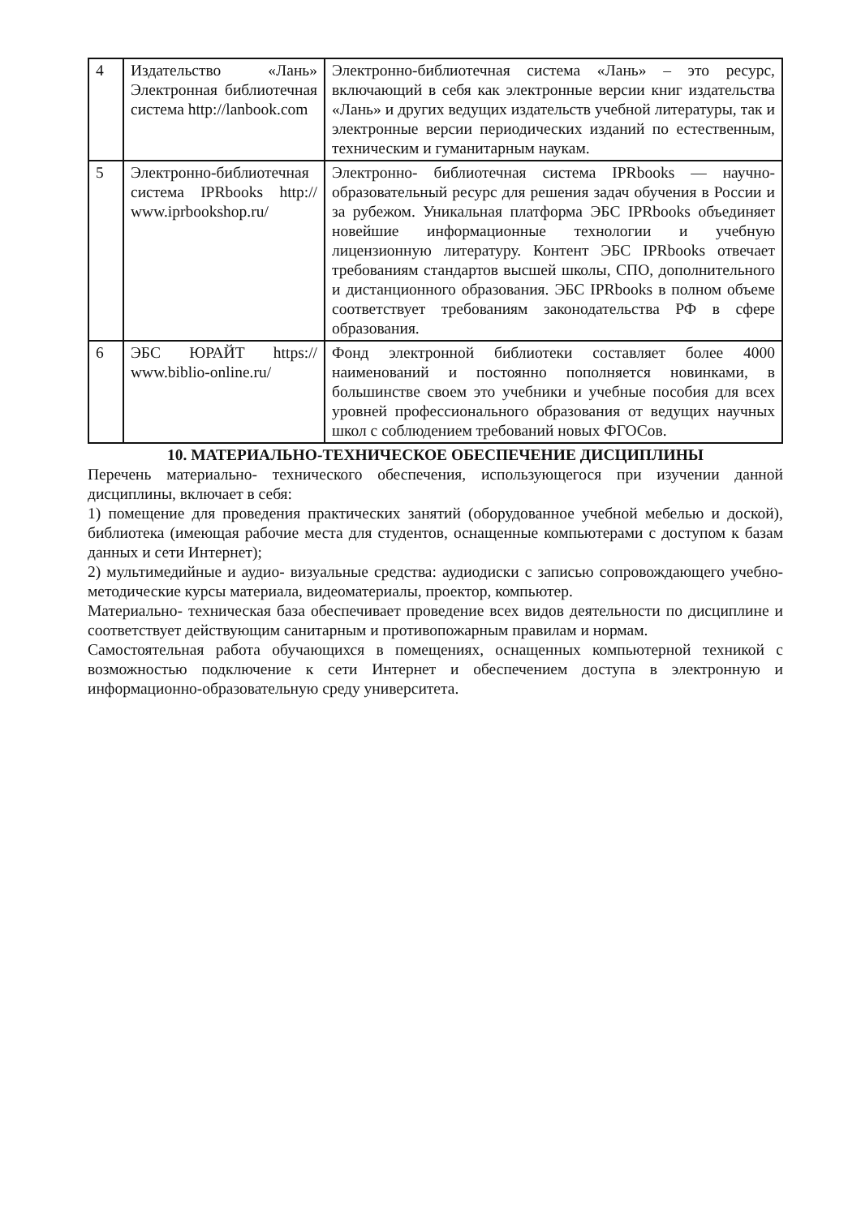| 4 | Издательство «Лань» Электронная библиотечная система http://lanbook.com | Электронно-библиотечная система «Лань» – это ресурс, включающий в себя как электронные версии книг издательства «Лань» и других ведущих издательств учебной литературы, так и электронные версии периодических изданий по естественным, техническим и гуманитарным наукам. |
| 5 | Электронно-библиотечная система IPRbooks http:// www.iprbookshop.ru/ | Электронно- библиотечная система IPRbooks — научно- образовательный ресурс для решения задач обучения в России и за рубежом. Уникальная платформа ЭБС IPRbooks объединяет новейшие информационные технологии и учебную лицензионную литературу. Контент ЭБС IPRbooks отвечает требованиям стандартов высшей школы, СПО, дополнительного и дистанционного образования. ЭБС IPRbooks в полном объеме соответствует требованиям законодательства РФ в сфере образования. |
| 6 | ЭБС ЮРАЙТ https:// www.biblio-online.ru/ | Фонд электронной библиотеки составляет более 4000 наименований и постоянно пополняется новинками, в большинстве своем это учебники и учебные пособия для всех уровней профессионального образования от ведущих научных школ с соблюдением требований новых ФГОСов. |
10. МАТЕРИАЛЬНО-ТЕХНИЧЕСКОЕ ОБЕСПЕЧЕНИЕ ДИСЦИПЛИНЫ
Перечень материально- технического обеспечения, использующегося при изучении данной дисциплины, включает в себя:
1) помещение для проведения практических занятий (оборудованное учебной мебелью и доской), библиотека (имеющая рабочие места для студентов, оснащенные компьютерами с доступом к базам данных и сети Интернет);
2) мультимедийные и аудио- визуальные средства: аудиодиски с записью сопровождающего учебно-методические курсы материала, видеоматериалы, проектор, компьютер.
Материально- техническая база обеспечивает проведение всех видов деятельности по дисциплине и соответствует действующим санитарным и противопожарным правилам и нормам.
Самостоятельная работа обучающихся в помещениях, оснащенных компьютерной техникой с возможностью подключение к сети Интернет и обеспечением доступа в электронную и информационно-образовательную среду университета.